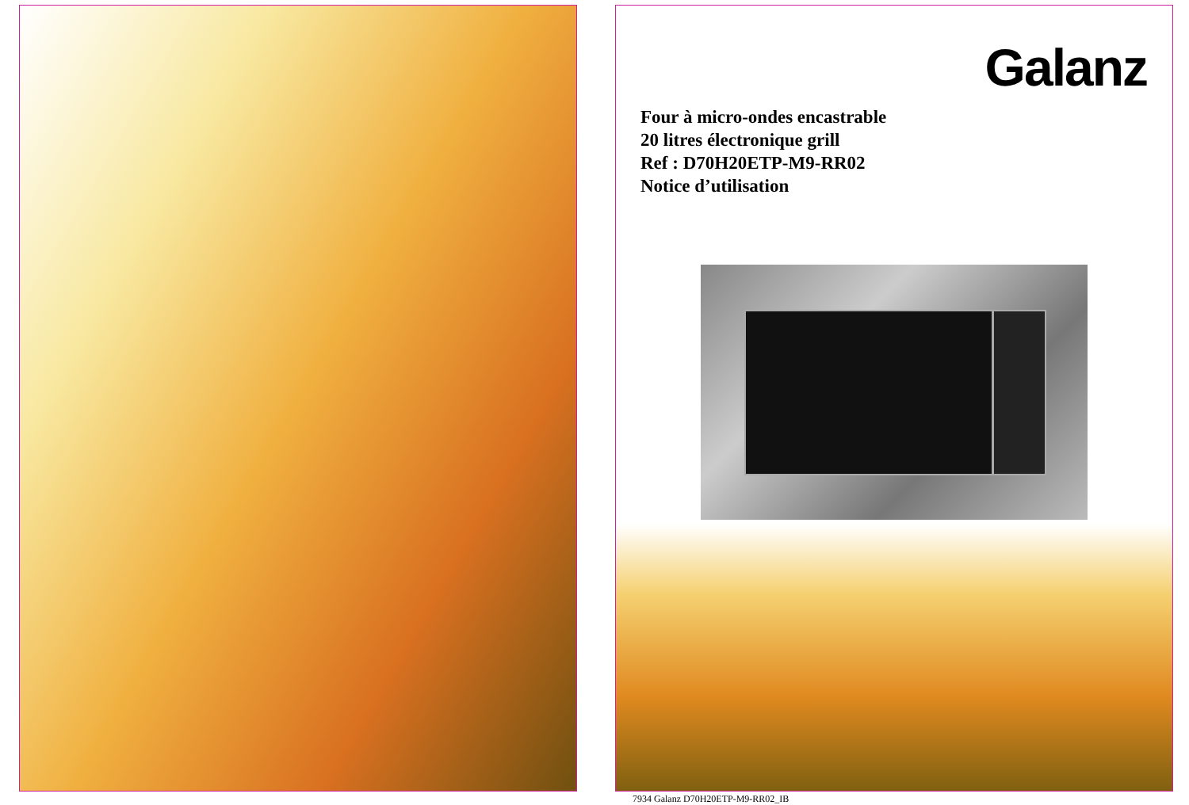Galanz
Four à micro-ondes encastrable
20 litres électronique grill
Ref : D70H20ETP-M9-RR02
Notice d’utilisation
7934 Galanz D70H20ETP-M9-RR02_IB